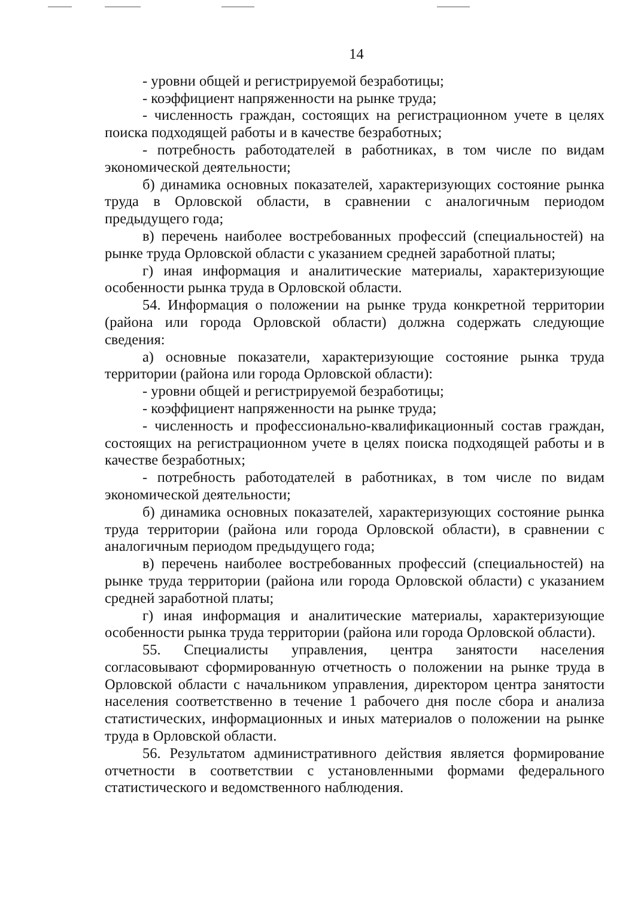14
- уровни общей и регистрируемой безработицы;
- коэффициент напряженности на рынке труда;
- численность граждан, состоящих на регистрационном учете в целях поиска подходящей работы и в качестве безработных;
- потребность работодателей в работниках, в том числе по видам экономической деятельности;
б) динамика основных показателей, характеризующих состояние рынка труда в Орловской области, в сравнении с аналогичным периодом предыдущего года;
в) перечень наиболее востребованных профессий (специальностей) на рынке труда Орловской области с указанием средней заработной платы;
г) иная информация и аналитические материалы, характеризующие особенности рынка труда в Орловской области.
54. Информация о положении на рынке труда конкретной территории (района или города Орловской области) должна содержать следующие сведения:
а) основные показатели, характеризующие состояние рынка труда территории (района или города Орловской области):
- уровни общей и регистрируемой безработицы;
- коэффициент напряженности на рынке труда;
- численность и профессионально-квалификационный состав граждан, состоящих на регистрационном учете в целях поиска подходящей работы и в качестве безработных;
- потребность работодателей в работниках, в том числе по видам экономической деятельности;
б) динамика основных показателей, характеризующих состояние рынка труда территории (района или города Орловской области), в сравнении с аналогичным периодом предыдущего года;
в) перечень наиболее востребованных профессий (специальностей) на рынке труда территории (района или города Орловской области) с указанием средней заработной платы;
г) иная информация и аналитические материалы, характеризующие особенности рынка труда территории (района или города Орловской области).
55. Специалисты управления, центра занятости населения согласовывают сформированную отчетность о положении на рынке труда в Орловской области с начальником управления, директором центра занятости населения соответственно в течение 1 рабочего дня после сбора и анализа статистических, информационных и иных материалов о положении на рынке труда в Орловской области.
56. Результатом административного действия является формирование отчетности в соответствии с установленными формами федерального статистического и ведомственного наблюдения.